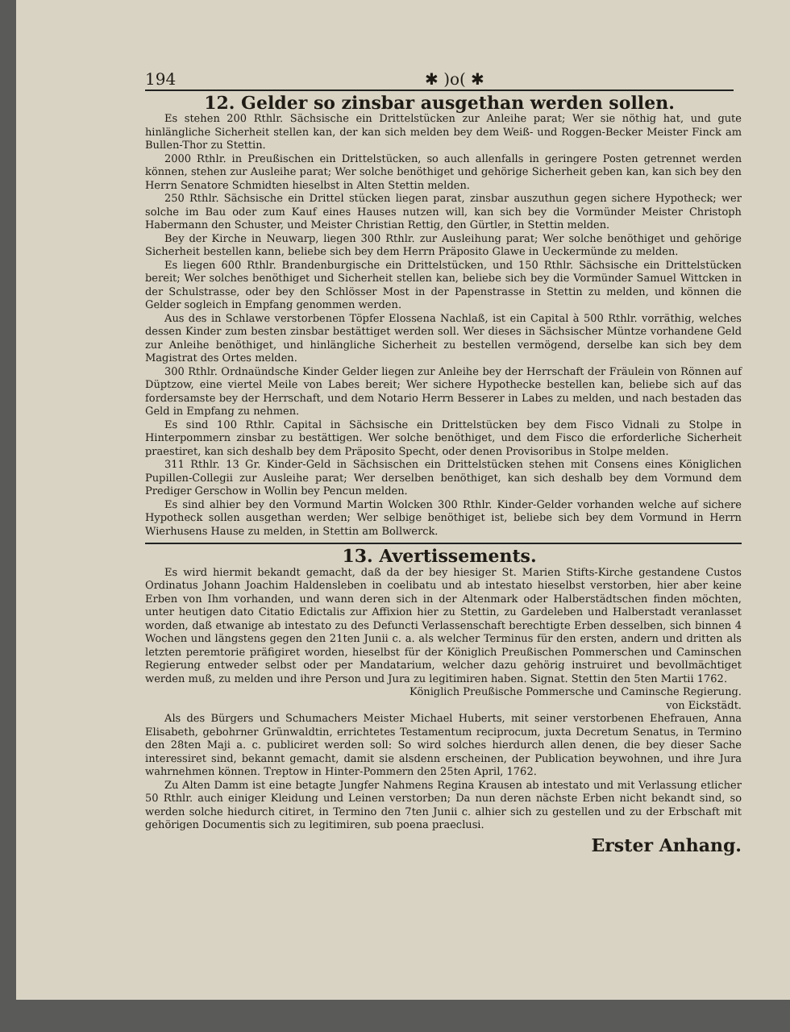194 ✱ )o( ✱
12. Gelder so zinsbar ausgethan werden sollen.
Es stehen 200 Rthlr. Sächsische ein Drittelstücken zur Anleihe parat; Wer sie nöthig hat, und gute hinlängliche Sicherheit stellen kan, der kan sich melden bey dem Weiß- und Roggen-Becker Meister Finck am Bullen-Thor zu Stettin.
2000 Rthlr. in Preußischen ein Drittelstücken, so auch allenfalls in geringere Posten getrennet werden können, stehen zur Ausleihe parat; Wer solche benöthiget und gehörige Sicherheit geben kan, kan sich bey den Herrn Senatore Schmidten hieselbst in Alten Stettin melden.
250 Rthlr. Sächsische ein Drittel stücken liegen parat, zinsbar auszuthun gegen sichere Hypotheck; wer solche im Bau oder zum Kauf eines Hauses nutzen will, kan sich bey die Vormünder Meister Christoph Habermann den Schuster, und Meister Christian Rettig, den Gürtler, in Stettin melden.
Bey der Kirche in Neuwarp, liegen 300 Rthlr. zur Ausleihung parat; Wer solche benöthiget und gehörige Sicherheit bestellen kann, beliebe sich bey dem Herrn Präposito Glawe in Ueckermünde zu melden.
Es liegen 600 Rthlr. Brandenburgische ein Drittelstücken, und 150 Rthlr. Sächsische ein Drittelstücken bereit; Wer solches benöthiget und Sicherheit stellen kan, beliebe sich bey die Vormünder Samuel Wittcken in der Schulstrasse, oder bey den Schlösser Most in der Papenstrasse in Stettin zu melden, und können die Gelder sogleich in Empfang genommen werden.
Aus des in Schlawe verstorbenen Töpfer Elossena Nachlaß, ist ein Capital à 500 Rthlr. vorräthig, welches dessen Kinder zum besten zinsbar bestättiget werden soll. Wer dieses in Sächsischer Müntze vorhandene Geld zur Anleihe benöthiget, und hinlängliche Sicherheit zu bestellen vermögend, derselbe kan sich bey dem Magistrat des Ortes melden.
300 Rthlr. Ordnaündsche Kinder Gelder liegen zur Anleihe bey der Herrschaft der Fräulein von Rönnen auf Düptzow, eine viertel Meile von Labes bereit; Wer sichere Hypothecke bestellen kan, beliebe sich auf das fordersamste bey der Herrschaft, und dem Notario Herrn Besserer in Labes zu melden, und nach bestaden das Geld in Empfang zu nehmen.
Es sind 100 Rthlr. Capital in Sächsische ein Drittelstücken bey dem Fisco Vidnali zu Stolpe in Hinterpommern zinsbar zu bestättigen. Wer solche benöthiget, und dem Fisco die erforderliche Sicherheit praestiret, kan sich deshalb bey dem Präposito Specht, oder denen Provisoribus in Stolpe melden.
311 Rthlr. 13 Gr. Kinder-Geld in Sächsischen ein Drittelstücken stehen mit Consens eines Königlichen Pupillen-Collegii zur Ausleihe parat; Wer derselben benöthiget, kan sich deshalb bey dem Vormund dem Prediger Gerschow in Wollin bey Pencun melden.
Es sind alhier bey den Vormund Martin Wolcken 300 Rthlr. Kinder-Gelder vorhanden welche auf sichere Hypotheck sollen ausgethan werden; Wer selbige benöthiget ist, beliebe sich bey dem Vormund in Herrn Wierhusens Hause zu melden, in Stettin am Bollwerck.
13. Avertissements.
Es wird hiermit bekandt gemacht, daß da der bey hiesiger St. Marien Stifts-Kirche gestandene Custos Ordinatus Johann Joachim Haldensleben in coelibatu und ab intestato hieselbst verstorben, hier aber keine Erben von Ihm vorhanden, und wann deren sich in der Altenmark oder Halberstädtschen finden möchten, unter heutigen dato Citatio Edictalis zur Affixion hier zu Stettin, zu Gardeleben und Halberstadt veranlasset worden, daß etwanige ab intestato zu des Defuncti Verlassenschaft berechtigte Erben desselben, sich binnen 4 Wochen und längstens gegen den 21ten Junii c. a. als welcher Terminus für den ersten, andern und dritten als letzten peremtorie präfigiret worden, hieselbst für der Königlich Preußischen Pommerschen und Caminschen Regierung entweder selbst oder per Mandatarium, welcher dazu gehörig instruiret und bevollmächtiget werden muß, zu melden und ihre Person und Jura zu legitimiren haben. Signat. Stettin den 5ten Martii 1762.
Königlich Preußische Pommersche und Caminsche Regierung.
von Eickstädt.
Als des Bürgers und Schumachers Meister Michael Huberts, mit seiner verstorbenen Ehefrauen, Anna Elisabeth, gebohrner Grünwaldtin, errichtetes Testamentum reciprocum, juxta Decretum Senatus, in Termino den 28ten Maji a. c. publiciret werden soll: So wird solches hierdurch allen denen, die bey dieser Sache interessiret sind, bekannt gemacht, damit sie alsdenn erscheinen, der Publication beywohnen, und ihre Jura wahrnehmen können. Treptow in Hinter-Pommern den 25ten April, 1762.
Zu Alten Damm ist eine betagte Jungfer Nahmens Regina Krausen ab intestato und mit Verlassung etlicher 50 Rthlr. auch einiger Kleidung und Leinen verstorben; Da nun deren nächste Erben nicht bekandt sind, so werden solche hiedurch citiret, in Termino den 7ten Junii c. alhier sich zu gestellen und zu der Erbschaft mit gehörigen Documentis sich zu legitimiren, sub poena praeclusi.
Erster Anhang.